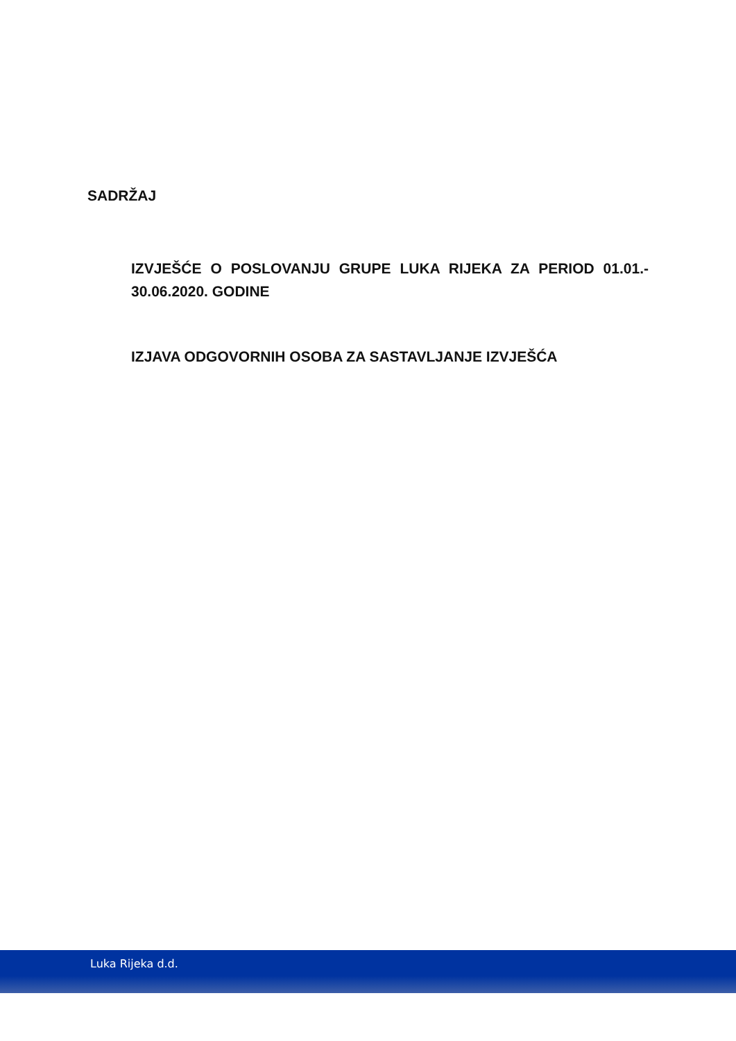SADRŽAJ
IZVJEŠĆE O POSLOVANJU GRUPE LUKA RIJEKA ZA PERIOD 01.01.- 30.06.2020. GODINE
IZJAVA ODGOVORNIH OSOBA ZA SASTAVLJANJE IZVJEŠĆA
Luka Rijeka d.d.